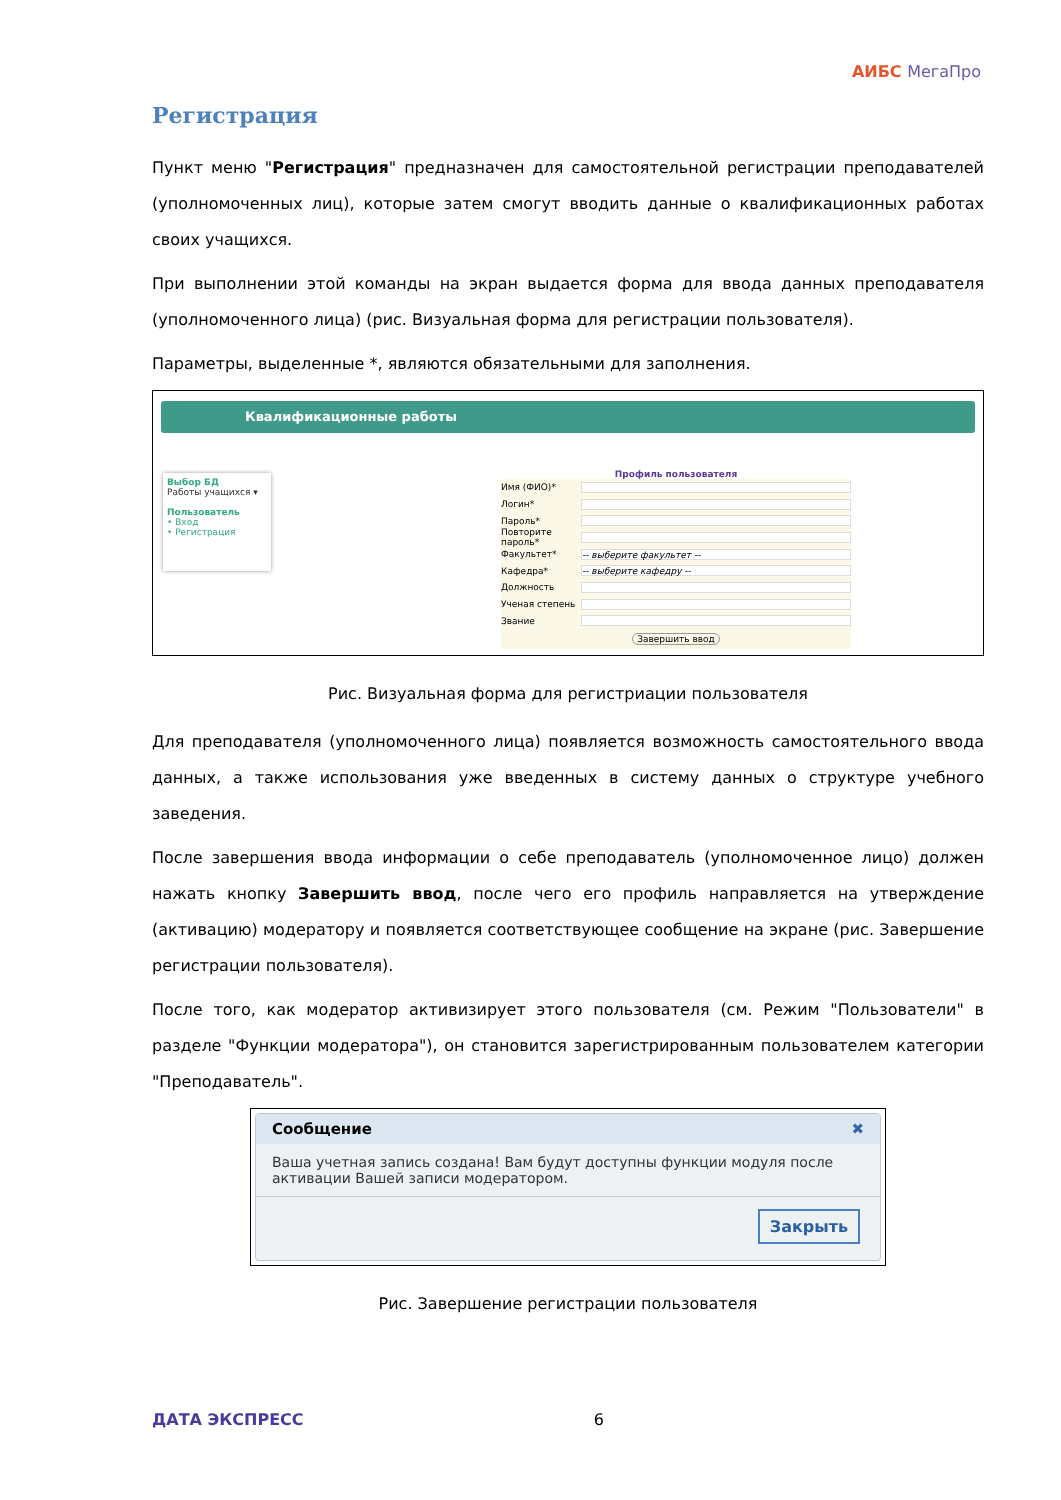АИБС МегаПро
Регистрация
Пункт меню "Регистрация" предназначен для самостоятельной регистрации преподавателей (уполномоченных лиц), которые затем смогут вводить данные о квалификационных работах своих учащихся.
При выполнении этой команды на экран выдается форма для ввода данных преподавателя (уполномоченного лица) (рис. Визуальная форма для регистрации пользователя).
Параметры, выделенные *, являются обязательными для заполнения.
Квалификационные работы
Выбор БД
Работы учащихся ▾
Пользователь
• Вход
• Регистрация
Профиль пользователя
Имя (ФИО)*
Логин*
Пароль*
Повторите пароль*
Факультет* -- выберите факультет --
Кафедра* -- выберите кафедру --
Должность
Ученая степень
Звание
Завершить ввод
Рис. Визуальная форма для регистриации пользователя
Для преподавателя (уполномоченного лица) появляется возможность самостоятельного ввода данных, а также использования уже введенных в систему данных о структуре учебного заведения.
После завершения ввода информации о себе преподаватель (уполномоченное лицо) должен нажать кнопку Завершить ввод, после чего его профиль направляется на утверждение (активацию) модератору и появляется соответствующее сообщение на экране (рис. Завершение регистрации пользователя).
После того, как модератор активизирует этого пользователя (см. Режим "Пользователи" в разделе "Функции модератора"), он становится зарегистрированным пользователем категории "Преподаватель".
Сообщение ✖
Ваша учетная запись создана! Вам будут доступны функции модуля после активации Вашей записи модератором.
Закрыть
Рис. Завершение регистрации пользователя
ДАТА ЭКСПРЕСС 6